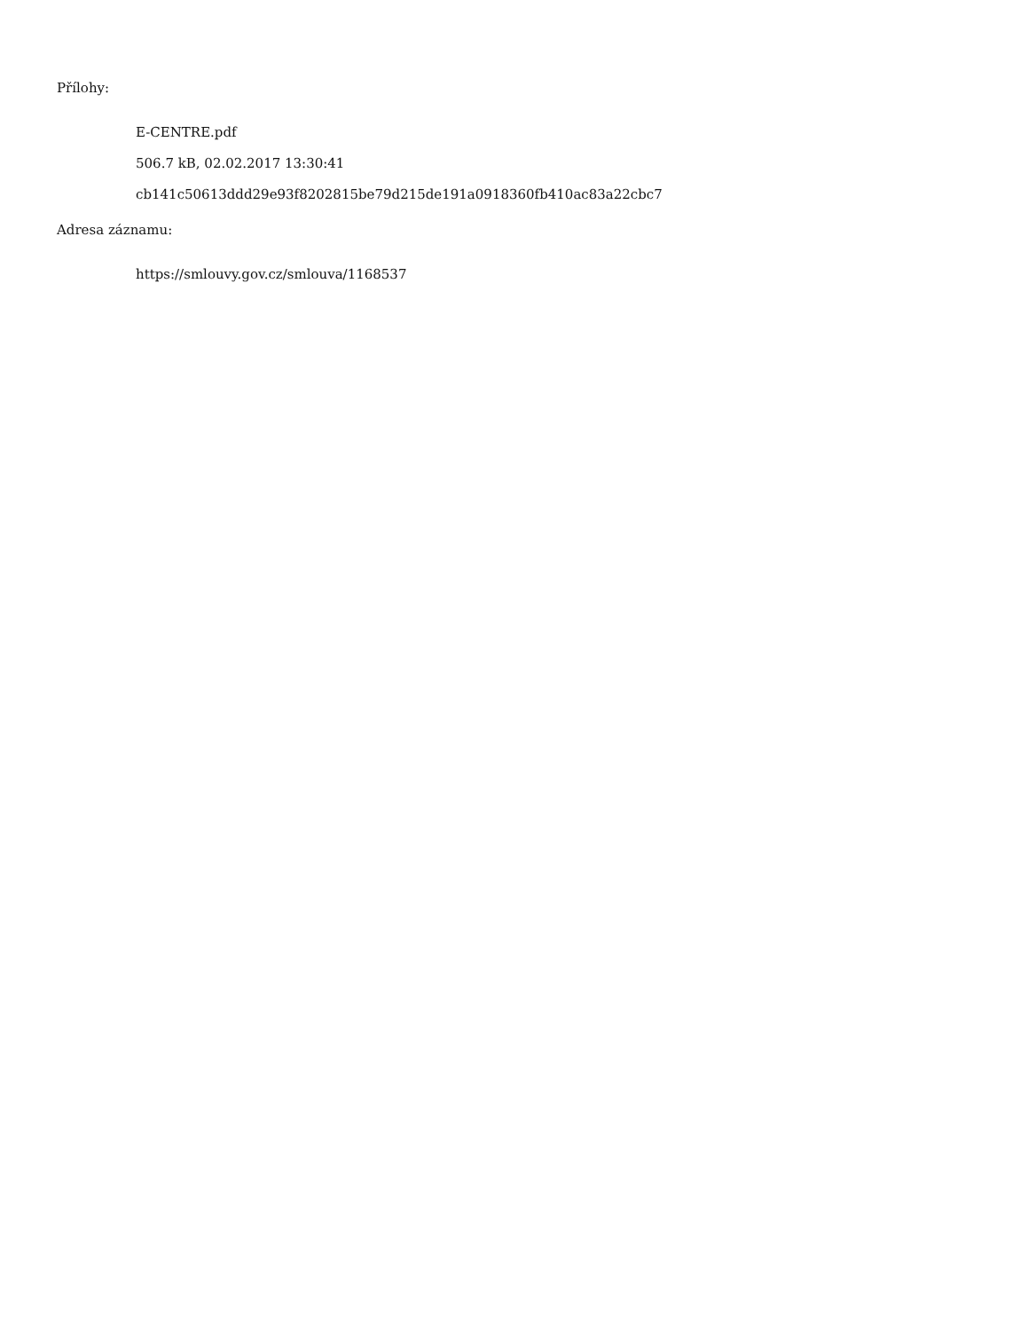Přílohy:
E-CENTRE.pdf
506.7 kB, 02.02.2017 13:30:41
cb141c50613ddd29e93f8202815be79d215de191a0918360fb410ac83a22cbc7
Adresa záznamu:
https://smlouvy.gov.cz/smlouva/1168537